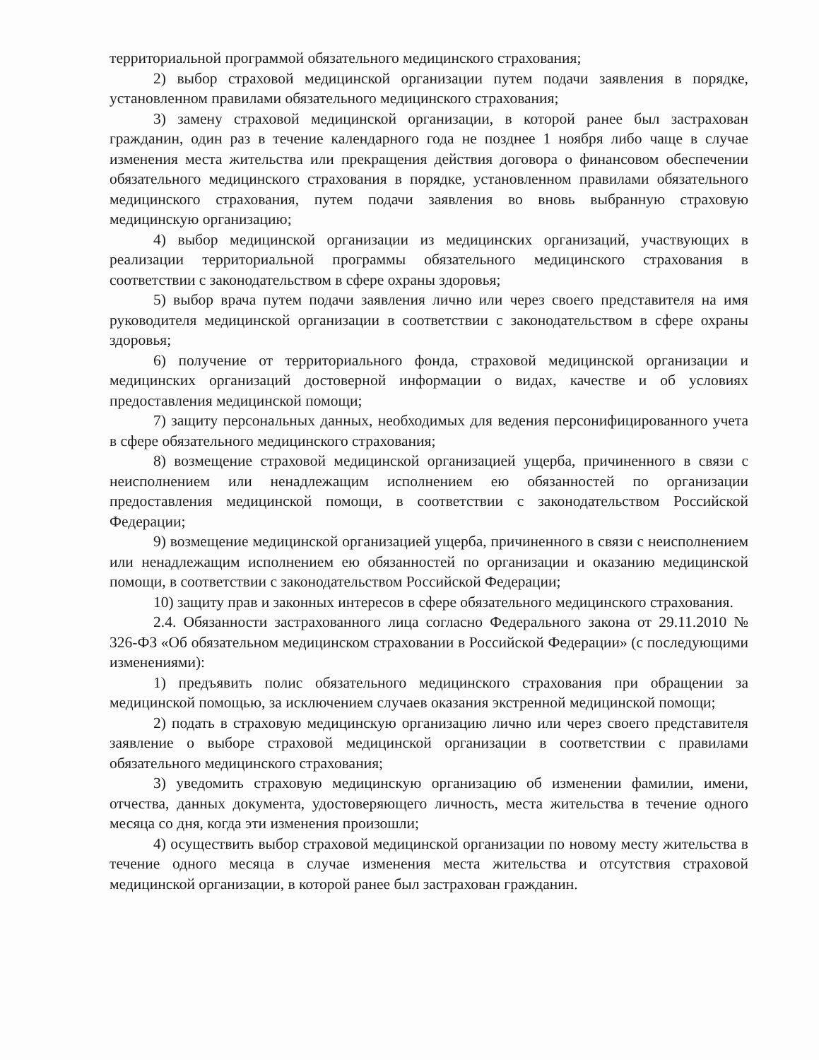территориальной программой обязательного медицинского страхования;
2) выбор страховой медицинской организации путем подачи заявления в порядке, установленном правилами обязательного медицинского страхования;
3) замену страховой медицинской организации, в которой ранее был застрахован гражданин, один раз в течение календарного года не позднее 1 ноября либо чаще в случае изменения места жительства или прекращения действия договора о финансовом обеспечении обязательного медицинского страхования в порядке, установленном правилами обязательного медицинского страхования, путем подачи заявления во вновь выбранную страховую медицинскую организацию;
4) выбор медицинской организации из медицинских организаций, участвующих в реализации территориальной программы обязательного медицинского страхования в соответствии с законодательством в сфере охраны здоровья;
5) выбор врача путем подачи заявления лично или через своего представителя на имя руководителя медицинской организации в соответствии с законодательством в сфере охраны здоровья;
6) получение от территориального фонда, страховой медицинской организации и медицинских организаций достоверной информации о видах, качестве и об условиях предоставления медицинской помощи;
7) защиту персональных данных, необходимых для ведения персонифицированного учета в сфере обязательного медицинского страхования;
8) возмещение страховой медицинской организацией ущерба, причиненного в связи с неисполнением или ненадлежащим исполнением ею обязанностей по организации предоставления медицинской помощи, в соответствии с законодательством Российской Федерации;
9) возмещение медицинской организацией ущерба, причиненного в связи с неисполнением или ненадлежащим исполнением ею обязанностей по организации и оказанию медицинской помощи, в соответствии с законодательством Российской Федерации;
10) защиту прав и законных интересов в сфере обязательного медицинского страхования.
2.4. Обязанности застрахованного лица согласно Федерального закона от 29.11.2010 № 326-ФЗ «Об обязательном медицинском страховании в Российской Федерации» (с последующими изменениями):
1) предъявить полис обязательного медицинского страхования при обращении за медицинской помощью, за исключением случаев оказания экстренной медицинской помощи;
2) подать в страховую медицинскую организацию лично или через своего представителя заявление о выборе страховой медицинской организации в соответствии с правилами обязательного медицинского страхования;
3) уведомить страховую медицинскую организацию об изменении фамилии, имени, отчества, данных документа, удостоверяющего личность, места жительства в течение одного месяца со дня, когда эти изменения произошли;
4) осуществить выбор страховой медицинской организации по новому месту жительства в течение одного месяца в случае изменения места жительства и отсутствия страховой медицинской организации, в которой ранее был застрахован гражданин.